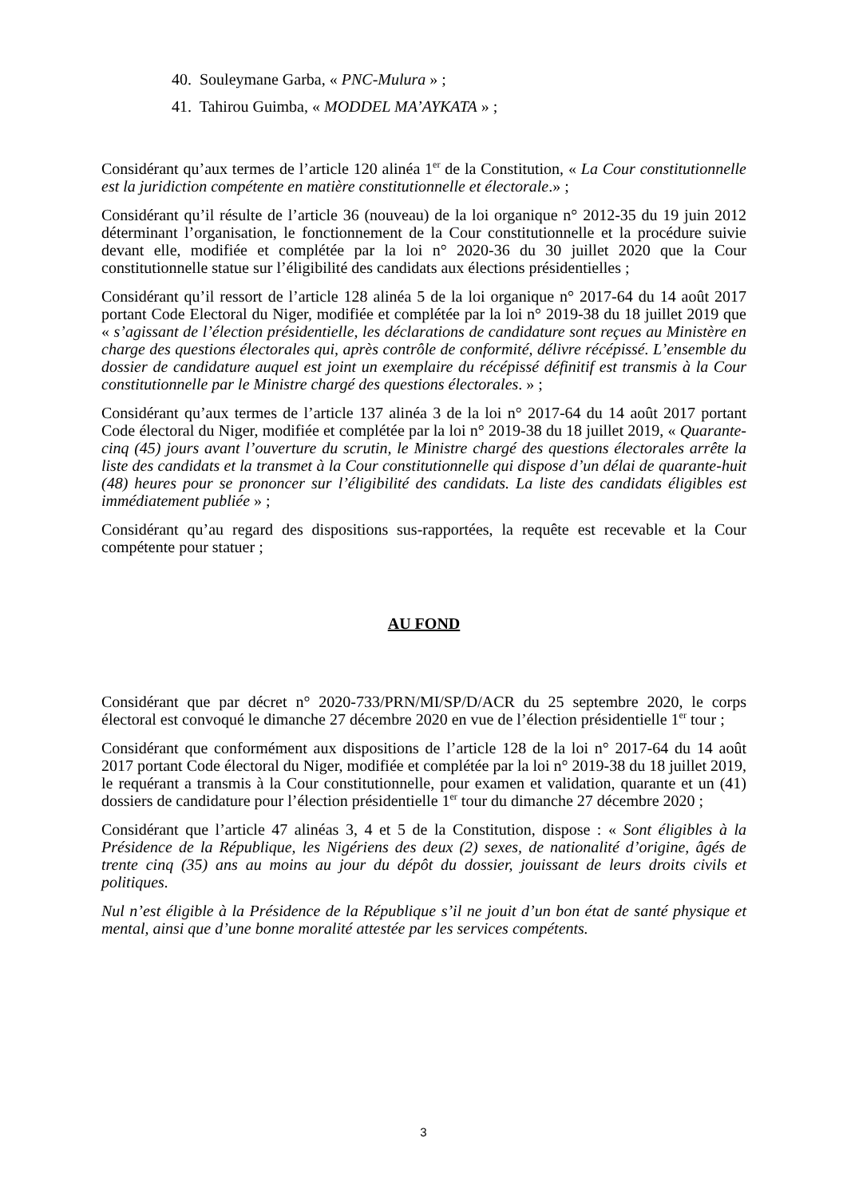40. Souleymane Garba, « PNC-Mulura » ;
41. Tahirou Guimba, « MODDEL MA’AYKATA » ;
Considérant qu’aux termes de l’article 120 alinéa 1<sup>er</sup> de la Constitution, « La Cour constitutionnelle est la juridiction compétente en matière constitutionnelle et électorale.» ;
Considérant qu’il résulte de l’article 36 (nouveau) de la loi organique n° 2012-35 du 19 juin 2012 déterminant l’organisation, le fonctionnement de la Cour constitutionnelle et la procédure suivie devant elle, modifiée et complétée par la loi n° 2020-36 du 30 juillet 2020 que la Cour constitutionnelle statue sur l’éligibilité des candidats aux élections présidentielles ;
Considérant qu’il ressort de l’article 128 alinéa 5 de la loi organique n° 2017-64 du 14 août 2017 portant Code Electoral du Niger, modifiée et complétée par la loi n° 2019-38 du 18 juillet 2019 que « s’agissant de l’élection présidentielle, les déclarations de candidature sont reçues au Ministère en charge des questions électorales qui, après contrôle de conformité, délivre récépissé. L’ensemble du dossier de candidature auquel est joint un exemplaire du récépissé définitif est transmis à la Cour constitutionnelle par le Ministre chargé des questions électorales. » ;
Considérant qu’aux termes de l’article 137 alinéa 3 de la loi n° 2017-64 du 14 août 2017 portant Code électoral du Niger, modifiée et complétée par la loi n° 2019-38 du 18 juillet 2019, « Quarante-cinq (45) jours avant l’ouverture du scrutin, le Ministre chargé des questions électorales arrête la liste des candidats et la transmet à la Cour constitutionnelle qui dispose d’un délai de quarante-huit (48) heures pour se prononcer sur l’éligibilité des candidats. La liste des candidats éligibles est immédiatement publiée » ;
Considérant qu’au regard des dispositions sus-rapportées, la requête est recevable et la Cour compétente pour statuer ;
AU FOND
Considérant que par décret n° 2020-733/PRN/MI/SP/D/ACR du 25 septembre 2020, le corps électoral est convoqué le dimanche 27 décembre 2020 en vue de l’élection présidentielle 1<sup>er</sup> tour ;
Considérant que conformément aux dispositions de l’article 128 de la loi n° 2017-64 du 14 août 2017 portant Code électoral du Niger, modifiée et complétée par la loi n° 2019-38 du 18 juillet 2019, le requérant a transmis à la Cour constitutionnelle, pour examen et validation, quarante et un (41) dossiers de candidature pour l’élection présidentielle 1<sup>er</sup> tour du dimanche 27 décembre 2020 ;
Considérant que l’article 47 alinéas 3, 4 et 5 de la Constitution, dispose : « Sont éligibles à la Présidence de la République, les Nigériens des deux (2) sexes, de nationalité d’origine, âgés de trente cinq (35) ans au moins au jour du dépôt du dossier, jouissant de leurs droits civils et politiques.
Nul n’est éligible à la Présidence de la République s’il ne jouit d’un bon état de santé physique et mental, ainsi que d’une bonne moralité attestée par les services compétents.
3